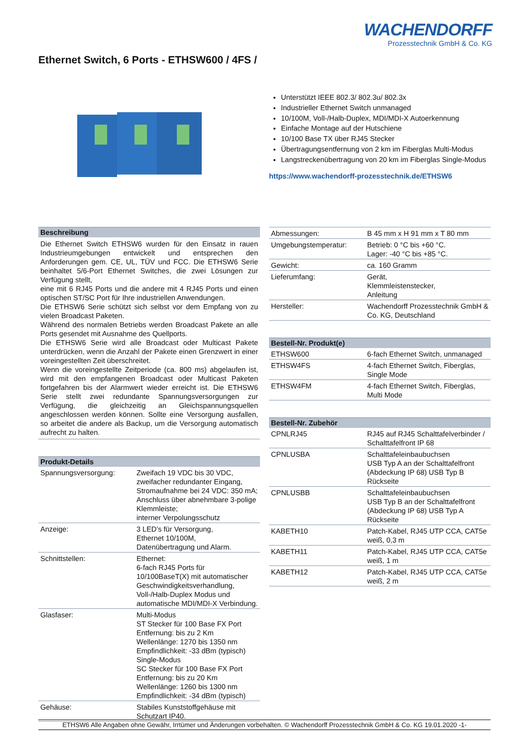WACHENDORFF
Prozesstechnik GmbH & Co. KG
Ethernet Switch, 6 Ports - ETHSW600 / 4FS /
Unterstützt IEEE 802.3/ 802.3u/ 802.3x
Industrieller Ethernet Switch unmanaged
10/100M, Voll-/Halb-Duplex, MDI/MDI-X Autoerkennung
Einfache Montage auf der Hutschiene
10/100 Base TX über RJ45 Stecker
Übertragungsentfernung von 2 km im Fiberglas Multi-Modus
Langstreckenübertragung von 20 km im Fiberglas Single-Modus
https://www.wachendorff-prozesstechnik.de/ETHSW6
| Beschreibung |
| --- |
| Die Ethernet Switch ETHSW6 wurden für den Einsatz in rauen Industrieumgebungen entwickelt und entsprechen den Anforderungen gem. CE, UL, TÜV und FCC. Die ETHSW6 Serie beinhaltet 5/6-Port Ethernet Switches, die zwei Lösungen zur Verfügung stellt, eine mit 6 RJ45 Ports und die andere mit 4 RJ45 Ports und einen optischen ST/SC Port für Ihre industriellen Anwendungen. Die ETHSW6 Serie schützt sich selbst vor dem Empfang von zu vielen Broadcast Paketen. Während des normalen Betriebs werden Broadcast Pakete an alle Ports gesendet mit Ausnahme des Quellports. Die ETHSW6 Serie wird alle Broadcast oder Multicast Pakete unterdrücken, wenn die Anzahl der Pakete einen Grenzwert in einer voreingestellten Zeit überschreitet. Wenn die voreingestellte Zeitperiode (ca. 800 ms) abgelaufen ist, wird mit den empfangenen Broadcast oder Multicast Paketen fortgefahren bis der Alarmwert wieder erreicht ist. Die ETHSW6 Serie stellt zwei redundante Spannungsversorgungen zur Verfügung, die gleichzeitig an Gleichspannungsquellen angeschlossen werden können. Sollte eine Versorgung ausfallen, so arbeitet die andere als Backup, um die Versorgung automatisch aufrecht zu halten. |
| Produkt-Details | |
| --- | --- |
| Spannungsversorgung: | Zweifach 19 VDC bis 30 VDC, zweifacher redundanter Eingang, Stromaufnahme bei 24 VDC: 350 mA; Anschluss über abnehmbare 3-polige Klemmleiste; interner Verpolungsschutz |
| Anzeige: | 3 LED’s für Versorgung, Ethernet 10/100M, Datenübertragung und Alarm. |
| Schnittstellen: | Ethernet: 6-fach RJ45 Ports für 10/100BaseT(X) mit automatischer Geschwindigkeitsverhandlung, Voll-/Halb-Duplex Modus und automatische MDI/MDI-X Verbindung. |
| Glasfaser: | Multi-Modus ST Stecker für 100 Base FX Port Entfernung: bis zu 2 Km Wellenlänge: 1270 bis 1350 nm Empfindlichkeit: -33 dBm (typisch) Single-Modus SC Stecker für 100 Base FX Port Entfernung: bis zu 20 Km Wellenlänge: 1260 bis 1300 nm Empfindlichkeit: -34 dBm (typisch) |
| Gehäuse: | Stabiles Kunststoffgehäuse mit Schutzart IP40. |
| Abmessungen: | B 45 mm x H 91 mm x T 80 mm |
| Umgebungstemperatur: | Betrieb: 0 °C bis +60 °C. Lager: -40 °C bis +85 °C. |
| Gewicht: | ca. 160 Gramm |
| Lieferumfang: | Gerät, Klemmleistenstecker, Anleitung |
| Hersteller: | Wachendorff Prozesstechnik GmbH & Co. KG, Deutschland |
| Bestell-Nr. Produkt(e) | |
| --- | --- |
| ETHSW600 | 6-fach Ethernet Switch, unmanaged |
| ETHSW4FS | 4-fach Ethernet Switch, Fiberglas, Single Mode |
| ETHSW4FM | 4-fach Ethernet Switch, Fiberglas, Multi Mode |
| Bestell-Nr. Zubehör | |
| --- | --- |
| CPNLRJ45 | RJ45 auf RJ45 Schalttafelverbinder / Schalttafelfront IP 68 |
| CPNLUSBA | Schalttafeleinbaubuchsen USB Typ A an der Schalttafelfront (Abdeckung IP 68) USB Typ B Rückseite |
| CPNLUSBB | Schalttafeleinbaubuchsen USB Typ B an der Schalttafelfront (Abdeckung IP 68) USB Typ A Rückseite |
| KABETH10 | Patch-Kabel, RJ45 UTP CCA, CAT5e weiß, 0,3 m |
| KABETH11 | Patch-Kabel, RJ45 UTP CCA, CAT5e weiß, 1 m |
| KABETH12 | Patch-Kabel, RJ45 UTP CCA, CAT5e weiß, 2 m |
ETHSW6 Alle Angaben ohne Gewähr, Irrtümer und Änderungen vorbehalten. © Wachendorff Prozesstechnik GmbH & Co. KG 19.01.2020 -1-